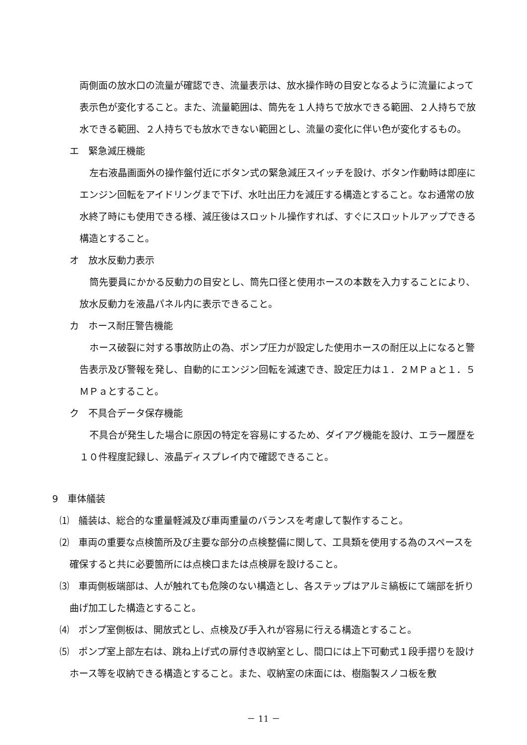両側面の放水口の流量が確認でき、流量表示は、放水操作時の目安となるように流量によって表示色が変化すること。また、流量範囲は、筒先を１人持ちで放水できる範囲、２人持ちで放水できる範囲、２人持ちでも放水できない範囲とし、流量の変化に伴い色が変化するもの。
エ　緊急減圧機能
左右液晶画面外の操作盤付近にボタン式の緊急減圧スイッチを設け、ボタン作動時は即座にエンジン回転をアイドリングまで下げ、水吐出圧力を減圧する構造とすること。なお通常の放水終了時にも使用できる様、減圧後はスロットル操作すれば、すぐにスロットルアップできる構造とすること。
オ　放水反動力表示
筒先要員にかかる反動力の目安とし、筒先口径と使用ホースの本数を入力することにより、放水反動力を液晶パネル内に表示できること。
カ　ホース耐圧警告機能
ホース破裂に対する事故防止の為、ポンプ圧力が設定した使用ホースの耐圧以上になると警告表示及び警報を発し、自動的にエンジン回転を減速でき、設定圧力は１．２ＭＰａと１．５ＭＰａとすること。
ク　不具合データ保存機能
不具合が発生した場合に原因の特定を容易にするため、ダイアグ機能を設け、エラー履歴を１０件程度記録し、液晶ディスプレイ内で確認できること。
9　車体艤装
⑴　艤装は、総合的な重量軽減及び車両重量のバランスを考慮して製作すること。
⑵　車両の重要な点検箇所及び主要な部分の点検整備に関して、工具類を使用する為のスペースを確保すると共に必要箇所には点検口または点検扉を設けること。
⑶　車両側板端部は、人が触れても危険のない構造とし、各ステップはアルミ縞板にて端部を折り曲げ加工した構造とすること。
⑷　ポンプ室側板は、開放式とし、点検及び手入れが容易に行える構造とすること。
⑸　ポンプ室上部左右は、跳ね上げ式の扉付き収納室とし、間口には上下可動式１段手摺りを設けホース等を収納できる構造とすること。また、収納室の床面には、樹脂製スノコ板を敷
－ 11 －